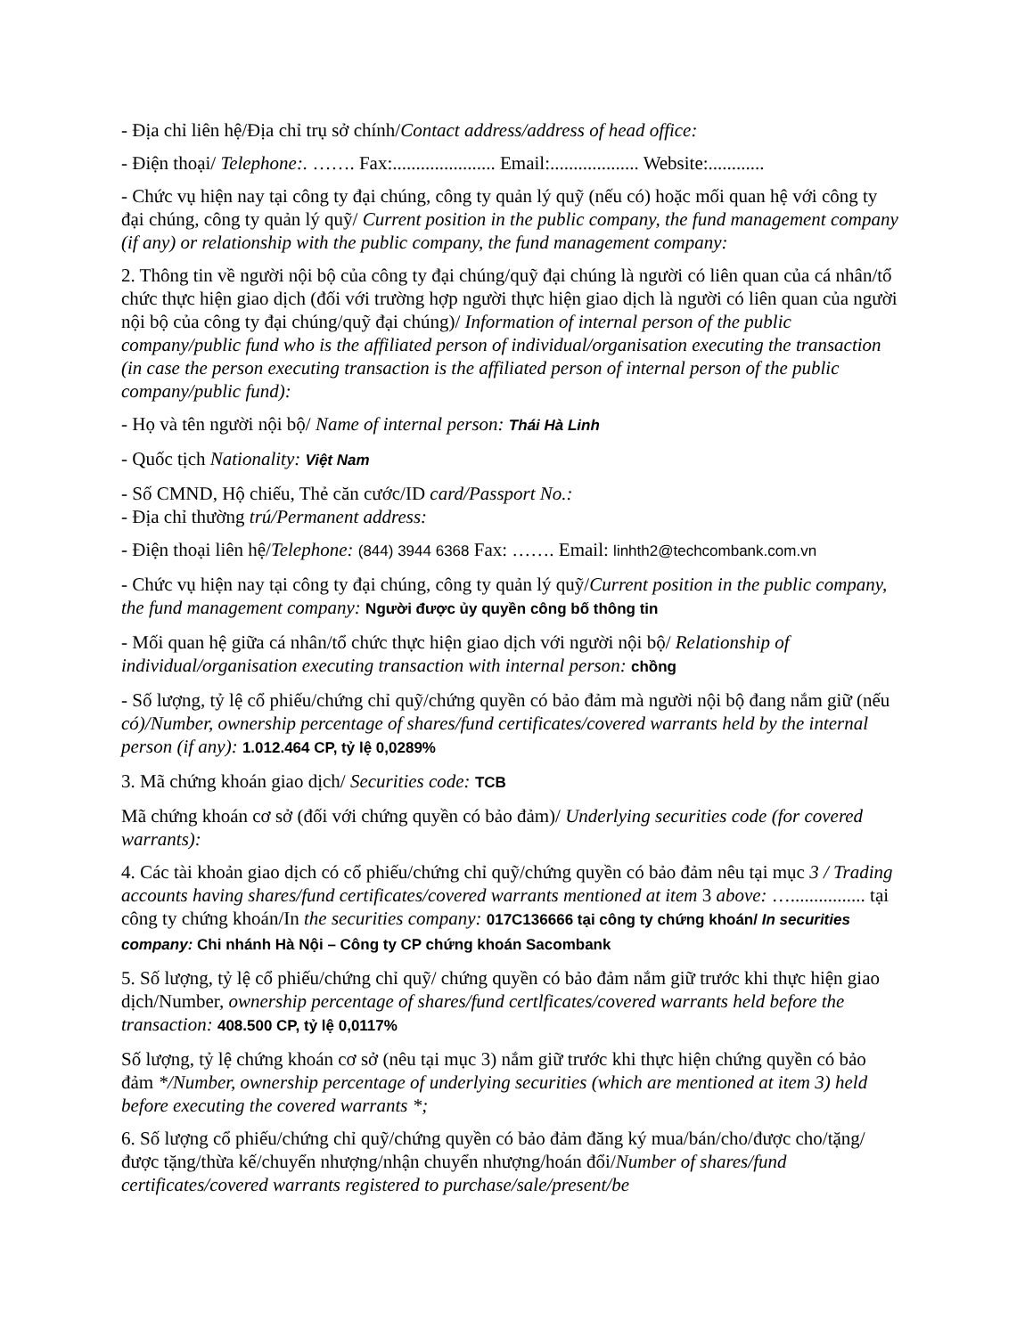- Địa chỉ liên hệ/Địa chỉ trụ sở chính/Contact address/address of head office:
- Điện thoại/ Telephone:. ……. Fax:...................... Email:................... Website:............
- Chức vụ hiện nay tại công ty đại chúng, công ty quản lý quỹ (nếu có) hoặc mối quan hệ với công ty đại chúng, công ty quản lý quỹ/ Current position in the public company, the fund management company (if any) or relationship with the public company, the fund management company:
2. Thông tin về người nội bộ của công ty đại chúng/quỹ đại chúng là người có liên quan của cá nhân/tổ chức thực hiện giao dịch (đối với trường hợp người thực hiện giao dịch là người có liên quan của người nội bộ của công ty đại chúng/quỹ đại chúng)/ Information of internal person of the public company/public fund who is the affiliated person of individual/organisation executing the transaction (in case the person executing transaction is the affiliated person of internal person of the public company/public fund):
- Họ và tên người nội bộ/ Name of internal person: Thái Hà Linh
- Quốc tịch Nationality: Việt Nam
- Số CMND, Hộ chiếu, Thẻ căn cước/ID card/Passport No.:
- Địa chỉ thường trú/Permanent address:
- Điện thoại liên hệ/Telephone: (844) 3944 6368 Fax: ……. Email: linhth2@techcombank.com.vn
- Chức vụ hiện nay tại công ty đại chúng, công ty quản lý quỹ/Current position in the public company, the fund management company: Người được ủy quyền công bố thông tin
- Mối quan hệ giữa cá nhân/tổ chức thực hiện giao dịch với người nội bộ/ Relationship of individual/organisation executing transaction with internal person: chồng
- Số lượng, tỷ lệ cổ phiếu/chứng chỉ quỹ/chứng quyền có bảo đảm mà người nội bộ đang nắm giữ (nếu có)/Number, ownership percentage of shares/fund certificates/covered warrants held by the internal person (if any): 1.012.464 CP, tỷ lệ 0,0289%
3. Mã chứng khoán giao dịch/ Securities code: TCB
Mã chứng khoán cơ sở (đối với chứng quyền có bảo đảm)/ Underlying securities code (for covered warrants):
4. Các tài khoản giao dịch có cổ phiếu/chứng chỉ quỹ/chứng quyền có bảo đảm nêu tại mục 3 / Trading accounts having shares/fund certificates/covered warrants mentioned at item 3 above: …................ tại công ty chứng khoán/In the securities company: 017C136666 tại công ty chứng khoán/ In securities company: Chi nhánh Hà Nội – Công ty CP chứng khoán Sacombank
5. Số lượng, tỷ lệ cổ phiếu/chứng chỉ quỹ/ chứng quyền có bảo đảm nắm giữ trước khi thực hiện giao dịch/Number, ownership percentage of shares/fund certlficates/covered warrants held before the transaction: 408.500 CP, tỷ lệ 0,0117%
Số lượng, tỷ lệ chứng khoán cơ sở (nêu tại mục 3) nắm giữ trước khi thực hiện chứng quyền có bảo đảm */Number, ownership percentage of underlying securities (which are mentioned at item 3) held before executing the covered warrants *;
6. Số lượng cổ phiếu/chứng chỉ quỹ/chứng quyền có bảo đảm đăng ký mua/bán/cho/được cho/tặng/được tặng/thừa kế/chuyển nhượng/nhận chuyển nhượng/hoán đổi/Number of shares/fund certificates/covered warrants registered to purchase/sale/present/be